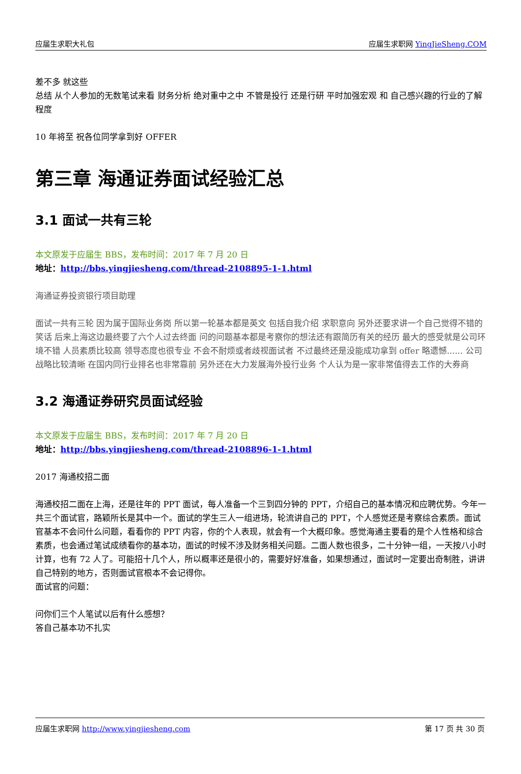应届生求职大礼包 应届生求职网 YingJieSheng.COM
差不多 就这些
总结 从个人参加的无数笔试来看 财务分析 绝对重中之中 不管是投行 还是行研 平时加强宏观 和 自己感兴趣的行业的了解程度
10 年将至 祝各位同学拿到好 OFFER
第三章 海通证券面试经验汇总
3.1 面试一共有三轮
本文原发于应届生 BBS，发布时间：2017 年 7 月 20 日
地址：http://bbs.yingjiesheng.com/thread-2108895-1-1.html
海通证券投资银行项目助理
面试一共有三轮 因为属于国际业务岗 所以第一轮基本都是英文 包括自我介绍 求职意向 另外还要求讲一个自己觉得不错的笑话 后来上海这边最终要了六个人过去终面 问的问题基本都是考察你的想法还有跟简历有关的经历 最大的感受就是公司环境不错 人员素质比较高 领导态度也很专业 不会不耐烦或者歧视面试者 不过最终还是没能成功拿到 offer 略遗憾...... 公司战略比较清晰 在国内同行业排名也非常靠前 另外还在大力发展海外投行业务 个人认为是一家非常值得去工作的大券商
3.2 海通证券研究员面试经验
本文原发于应届生 BBS，发布时间：2017 年 7 月 20 日
地址：http://bbs.yingjiesheng.com/thread-2108896-1-1.html
2017 海通校招二面
海通校招二面在上海，还是往年的 PPT 面试，每人准备一个三到四分钟的 PPT，介绍自己的基本情况和应聘优势。今年一共三个面试官，路颖所长是其中一个。面试的学生三人一组进场，轮流讲自己的 PPT，个人感觉还是考察综合素质。面试官基本不会问什么问题，看看你的 PPT 内容，你的个人表现，就会有一个大概印象。感觉海通主要看的是个人性格和综合素质，也会通过笔试成绩看你的基本功，面试的时候不涉及财务相关问题。二面人数也很多，二十分钟一组，一天按八小时计算，也有 72 人了。可能招十几个人，所以概率还是很小的，需要好好准备，如果想通过，面试时一定要出奇制胜，讲讲自己特别的地方，否则面试官根本不会记得你。
面试官的问题：
问你们三个人笔试以后有什么感想？
答自己基本功不扎实
应届生求职网 http://www.yingjiesheng.com 第 17 页 共 30 页